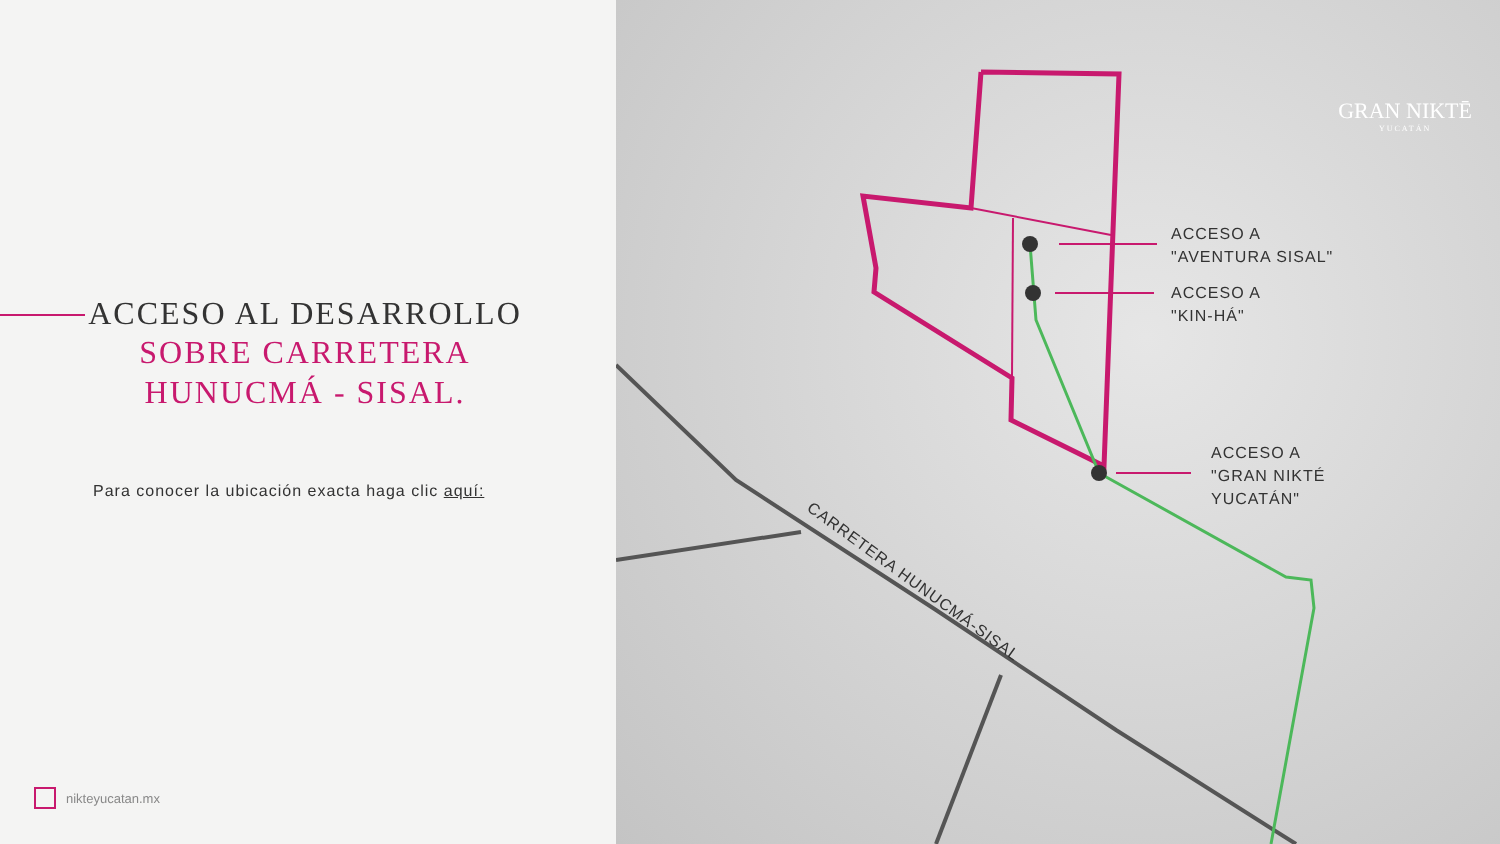ACCESO AL DESARROLLO
SOBRE CARRETERA HUNUCMÁ - SISAL.
Para conocer la ubicación exacta haga clic aquí:
nikteyucatan.mx
CARRETERA HUNUCMÁ-SISAL
ACCESO A
"AVENTURA SISAL"
ACCESO A
"KIN-HÁ"
ACCESO A
"GRAN NIKTÉ
YUCATÁN"
GRAN NIKTĒ
YUCATÁN